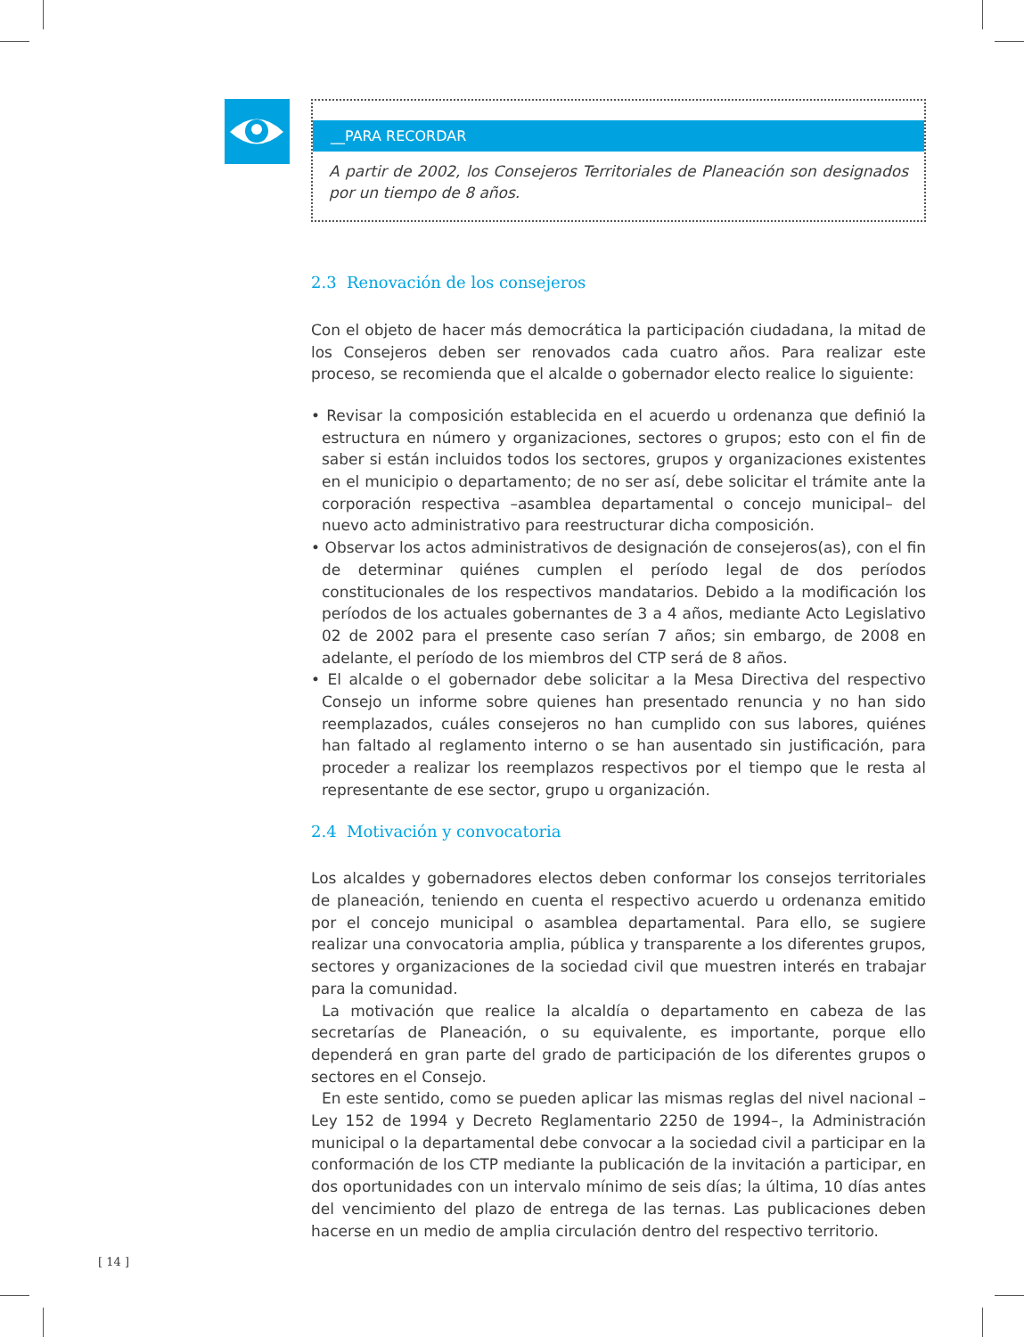__PARA RECORDAR
A partir de 2002, los Consejeros Territoriales de Planeación son designados por un tiempo de 8 años.
2.3 Renovación de los consejeros
Con el objeto de hacer más democrática la participación ciudadana, la mitad de los Consejeros deben ser renovados cada cuatro años. Para realizar este proceso, se recomienda que el alcalde o gobernador electo realice lo siguiente:
• Revisar la composición establecida en el acuerdo u ordenanza que definió la estructura en número y organizaciones, sectores o grupos; esto con el fin de saber si están incluidos todos los sectores, grupos y organizaciones existentes en el municipio o departamento; de no ser así, debe solicitar el trámite ante la corporación respectiva –asamblea departamental o concejo municipal– del nuevo acto administrativo para reestructurar dicha composición.
• Observar los actos administrativos de designación de consejeros(as), con el fin de determinar quiénes cumplen el período legal de dos períodos constitucionales de los respectivos mandatarios. Debido a la modificación los períodos de los actuales gobernantes de 3 a 4 años, mediante Acto Legislativo 02 de 2002 para el presente caso serían 7 años; sin embargo, de 2008 en adelante, el período de los miembros del CTP será de 8 años.
• El alcalde o el gobernador debe solicitar a la Mesa Directiva del respectivo Consejo un informe sobre quienes han presentado renuncia y no han sido reemplazados, cuáles consejeros no han cumplido con sus labores, quiénes han faltado al reglamento interno o se han ausentado sin justificación, para proceder a realizar los reemplazos respectivos por el tiempo que le resta al representante de ese sector, grupo u organización.
2.4 Motivación y convocatoria
Los alcaldes y gobernadores electos deben conformar los consejos territoriales de planeación, teniendo en cuenta el respectivo acuerdo u ordenanza emitido por el concejo municipal o asamblea departamental. Para ello, se sugiere realizar una convocatoria amplia, pública y transparente a los diferentes grupos, sectores y organizaciones de la sociedad civil que muestren interés en trabajar para la comunidad.
La motivación que realice la alcaldía o departamento en cabeza de las secretarías de Planeación, o su equivalente, es importante, porque ello dependerá en gran parte del grado de participación de los diferentes grupos o sectores en el Consejo.
En este sentido, como se pueden aplicar las mismas reglas del nivel nacional –Ley 152 de 1994 y Decreto Reglamentario 2250 de 1994–, la Administración municipal o la departamental debe convocar a la sociedad civil a participar en la conformación de los CTP mediante la publicación de la invitación a participar, en dos oportunidades con un intervalo mínimo de seis días; la última, 10 días antes del vencimiento del plazo de entrega de las ternas. Las publicaciones deben hacerse en un medio de amplia circulación dentro del respectivo territorio.
[ 14 ]